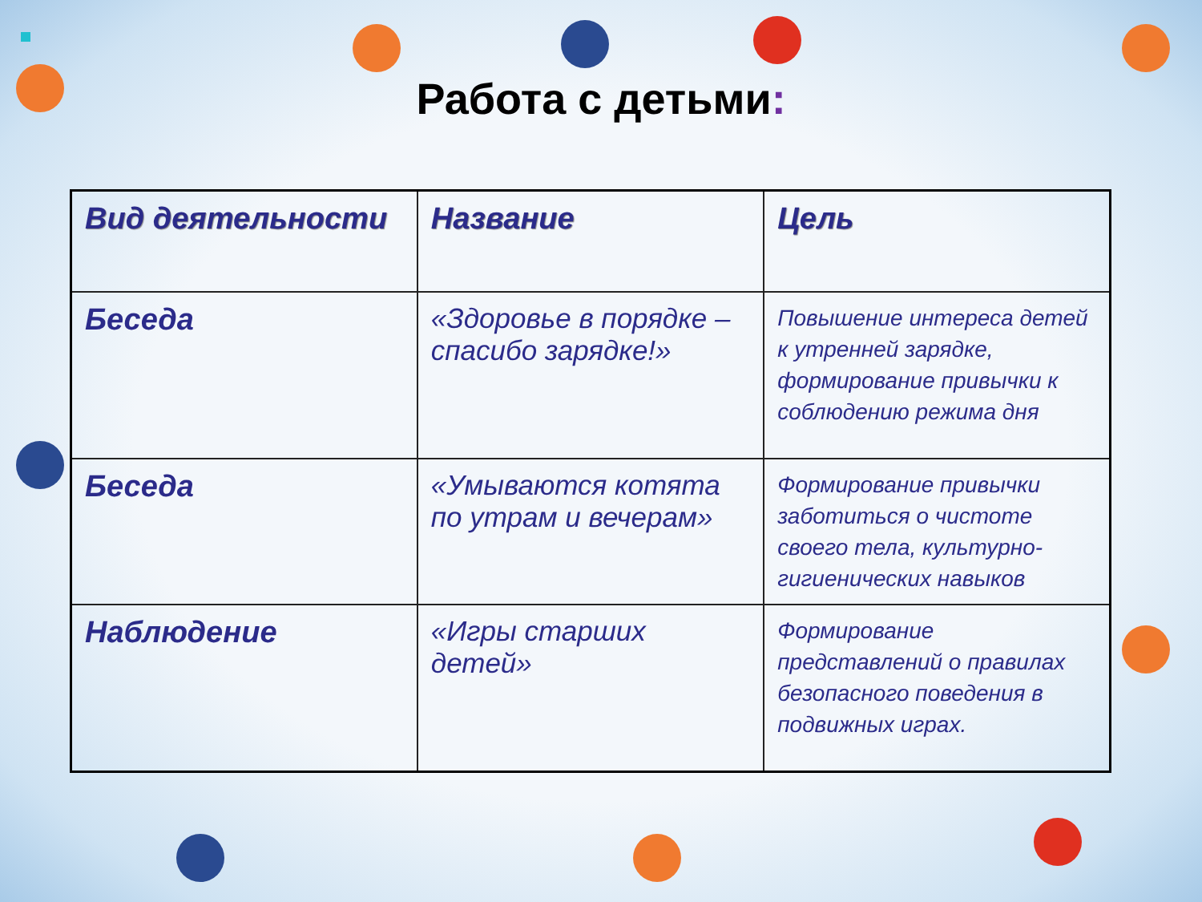Работа с детьми:
| Вид деятельности | Название | Цель |
| --- | --- | --- |
| Беседа | «Здоровье в порядке – спасибо зарядке!» | Повышение интереса детей к утренней зарядке, формирование привычки к соблюдению режима дня |
| Беседа | «Умываются котята по утрам и вечерам» | Формирование привычки заботиться о чистоте своего тела, культурно-гигиенических навыков |
| Наблюдение | «Игры старших детей» | Формирование представлений о правилах безопасного поведения в подвижных играх. |